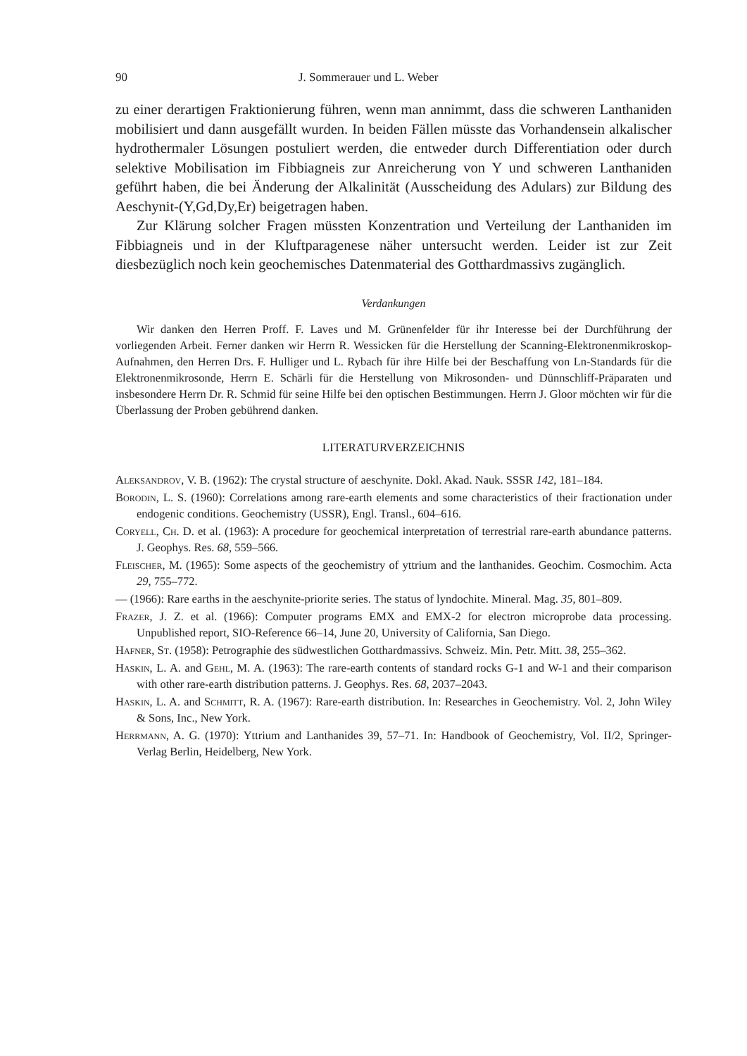90 J. Sommerauer und L. Weber
zu einer derartigen Fraktionierung führen, wenn man annimmt, dass die schweren Lanthaniden mobilisiert und dann ausgefällt wurden. In beiden Fällen müsste das Vorhandensein alkalischer hydrothermaler Lösungen postuliert werden, die entweder durch Differentiation oder durch selektive Mobilisation im Fibbiagneis zur Anreicherung von Y und schweren Lanthaniden geführt haben, die bei Änderung der Alkalinität (Ausscheidung des Adulars) zur Bildung des Aeschynit-(Y,Gd,Dy,Er) beigetragen haben.
Zur Klärung solcher Fragen müssten Konzentration und Verteilung der Lanthaniden im Fibbiagneis und in der Kluftparagenese näher untersucht werden. Leider ist zur Zeit diesbezüglich noch kein geochemisches Datenmaterial des Gotthardmassivs zugänglich.
Verdankungen
Wir danken den Herren Proff. F. Laves und M. Grünenfelder für ihr Interesse bei der Durchführung der vorliegenden Arbeit. Ferner danken wir Herrn R. Wessicken für die Herstellung der Scanning-Elektronenmikroskop-Aufnahmen, den Herren Drs. F. Hulliger und L. Rybach für ihre Hilfe bei der Beschaffung von Ln-Standards für die Elektronenmikrosonde, Herrn E. Schärli für die Herstellung von Mikrosonden- und Dünnschliff-Präparaten und insbesondere Herrn Dr. R. Schmid für seine Hilfe bei den optischen Bestimmungen. Herrn J. Gloor möchten wir für die Überlassung der Proben gebührend danken.
LITERATURVERZEICHNIS
Aleksandrov, V. B. (1962): The crystal structure of aeschynite. Dokl. Akad. Nauk. SSSR 142, 181–184.
Borodin, L. S. (1960): Correlations among rare-earth elements and some characteristics of their fractionation under endogenic conditions. Geochemistry (USSR), Engl. Transl., 604–616.
Coryell, Ch. D. et al. (1963): A procedure for geochemical interpretation of terrestrial rare-earth abundance patterns. J. Geophys. Res. 68, 559–566.
Fleischer, M. (1965): Some aspects of the geochemistry of yttrium and the lanthanides. Geochim. Cosmochim. Acta 29, 755–772.
— (1966): Rare earths in the aeschynite-priorite series. The status of lyndochite. Mineral. Mag. 35, 801–809.
Frazer, J. Z. et al. (1966): Computer programs EMX and EMX-2 for electron microprobe data processing. Unpublished report, SIO-Reference 66–14, June 20, University of California, San Diego.
Hafner, St. (1958): Petrographie des südwestlichen Gotthardmassivs. Schweiz. Min. Petr. Mitt. 38, 255–362.
Haskin, L. A. and Gehl, M. A. (1963): The rare-earth contents of standard rocks G-1 and W-1 and their comparison with other rare-earth distribution patterns. J. Geophys. Res. 68, 2037–2043.
Haskin, L. A. and Schmitt, R. A. (1967): Rare-earth distribution. In: Researches in Geochemistry. Vol. 2, John Wiley & Sons, Inc., New York.
Herrmann, A. G. (1970): Yttrium and Lanthanides 39, 57–71. In: Handbook of Geochemistry, Vol. II/2, Springer-Verlag Berlin, Heidelberg, New York.